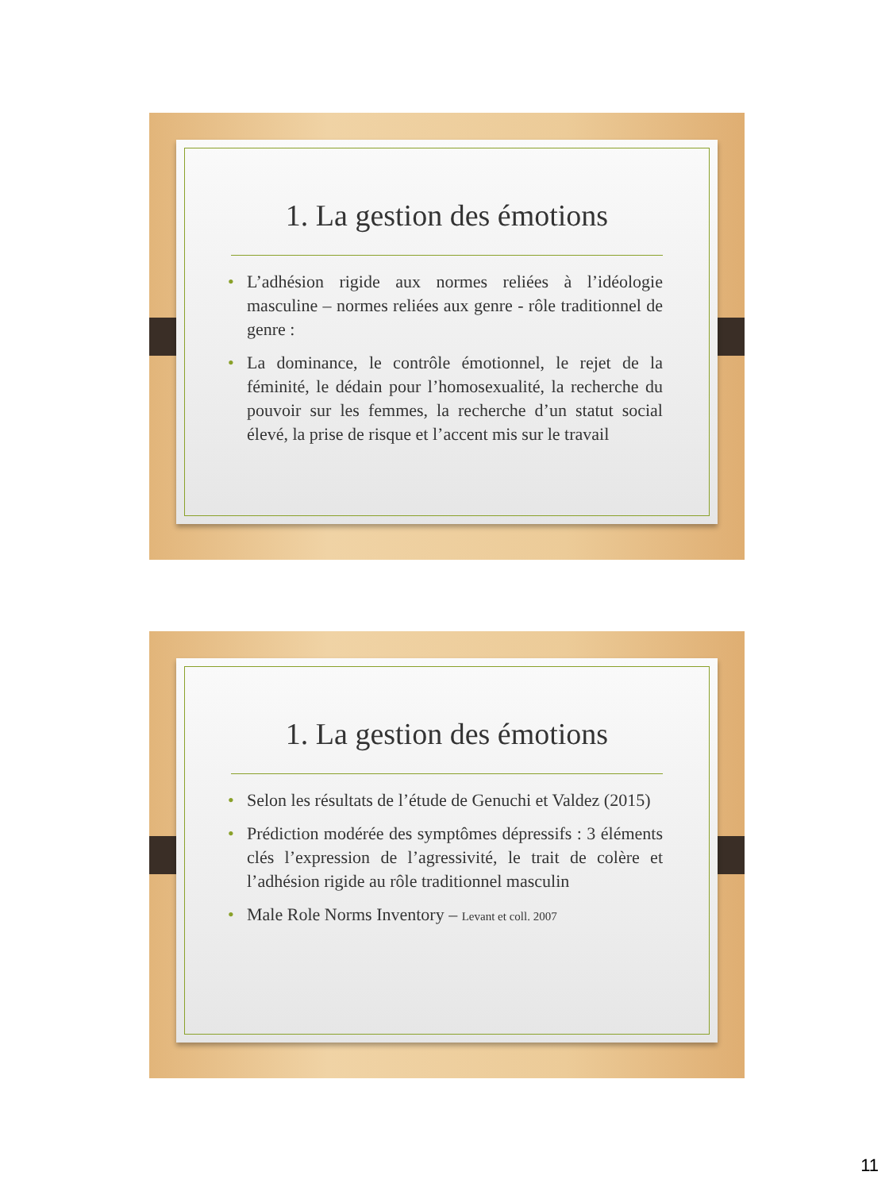1. La gestion des émotions
• L’adhésion rigide aux normes reliées à l’idéologie masculine – normes reliées aux genre - rôle traditionnel de genre :
• La dominance, le contrôle émotionnel, le rejet de la féminité, le dédain pour l’homosexualité, la recherche du pouvoir sur les femmes, la recherche d’un statut social élevé, la prise de risque et l’accent mis sur le travail
1. La gestion des émotions
• Selon les résultats de l’étude de Genuchi et Valdez (2015)
• Prédiction modérée des symptômes dépressifs : 3 éléments clés l’expression de l’agressivité, le trait de colère et l’adhésion rigide au rôle traditionnel masculin
• Male Role Norms Inventory – Levant et coll. 2007
11